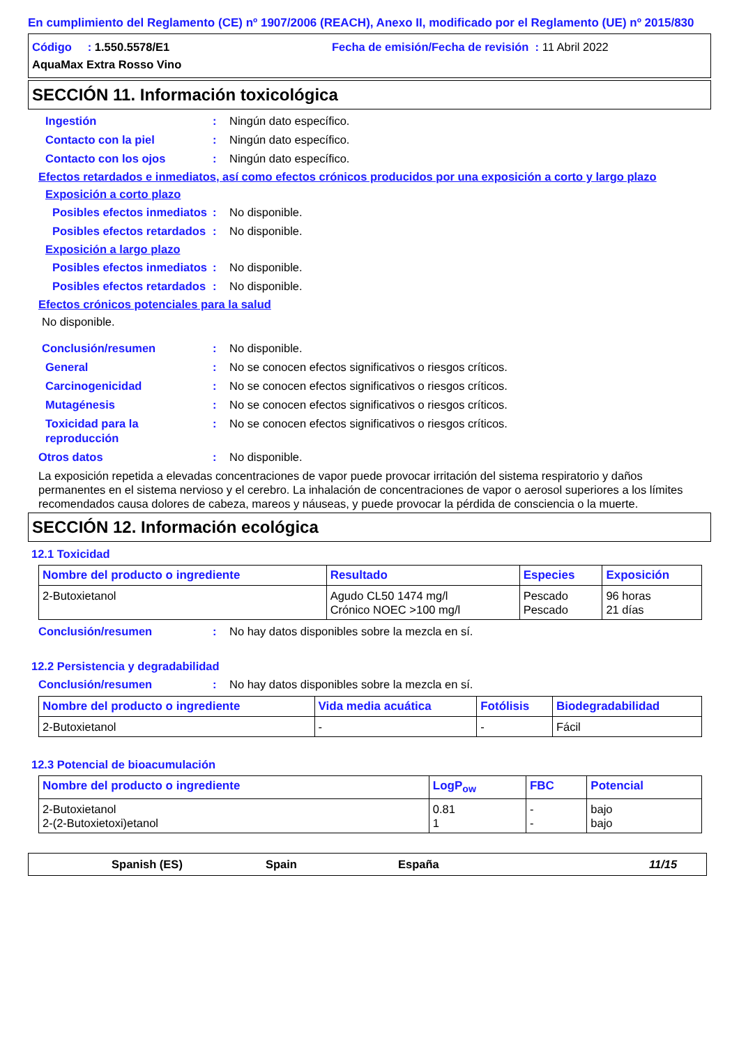En cumplimiento del Reglamento (CE) nº 1907/2006 (REACH), Anexo II, modificado por el Reglamento (UE) nº 2015/830
Código : 1.550.5578/E1 Fecha de emisión/Fecha de revisión : 11 Abril 2022
AquaMax Extra Rosso Vino
SECCIÓN 11. Información toxicológica
Ingestión: Ningún dato específico.
Contacto con la piel: Ningún dato específico.
Contacto con los ojos: Ningún dato específico.
Efectos retardados e inmediatos, así como efectos crónicos producidos por una exposición a corto y largo plazo
Exposición a corto plazo
Posibles efectos inmediatos: No disponible.
Posibles efectos retardados: No disponible.
Exposición a largo plazo
Posibles efectos inmediatos: No disponible.
Posibles efectos retardados: No disponible.
Efectos crónicos potenciales para la salud
No disponible.
Conclusión/resumen: No disponible.
General: No se conocen efectos significativos o riesgos críticos.
Carcinogenicidad: No se conocen efectos significativos o riesgos críticos.
Mutagénesis: No se conocen efectos significativos o riesgos críticos.
Toxicidad para la reproducción: No se conocen efectos significativos o riesgos críticos.
Otros datos: No disponible.
La exposición repetida a elevadas concentraciones de vapor puede provocar irritación del sistema respiratorio y daños permanentes en el sistema nervioso y el cerebro. La inhalación de concentraciones de vapor o aerosol superiores a los límites recomendados causa dolores de cabeza, mareos y náuseas, y puede provocar la pérdida de consciencia o la muerte.
SECCIÓN 12. Información ecológica
12.1 Toxicidad
| Nombre del producto o ingrediente | Resultado | Especies | Exposición |
| --- | --- | --- | --- |
| 2-Butoxietanol | Agudo CL50 1474 mg/l Crónico NOEC >100 mg/l | Pescado Pescado | 96 horas 21 días |
Conclusión/resumen: No hay datos disponibles sobre la mezcla en sí.
12.2 Persistencia y degradabilidad
Conclusión/resumen: No hay datos disponibles sobre la mezcla en sí.
| Nombre del producto o ingrediente | Vida media acuática | Fotólisis | Biodegradabilidad |
| --- | --- | --- | --- |
| 2-Butoxietanol | - | - | Fácil |
12.3 Potencial de bioacumulación
| Nombre del producto o ingrediente | LogP<sub>ow</sub> | FBC | Potencial |
| --- | --- | --- | --- |
| 2-Butoxietanol 2-(2-Butoxietoxi)etanol | 0.81 1 | - - | bajo bajo |
Spanish (ES) Spain España 11/15